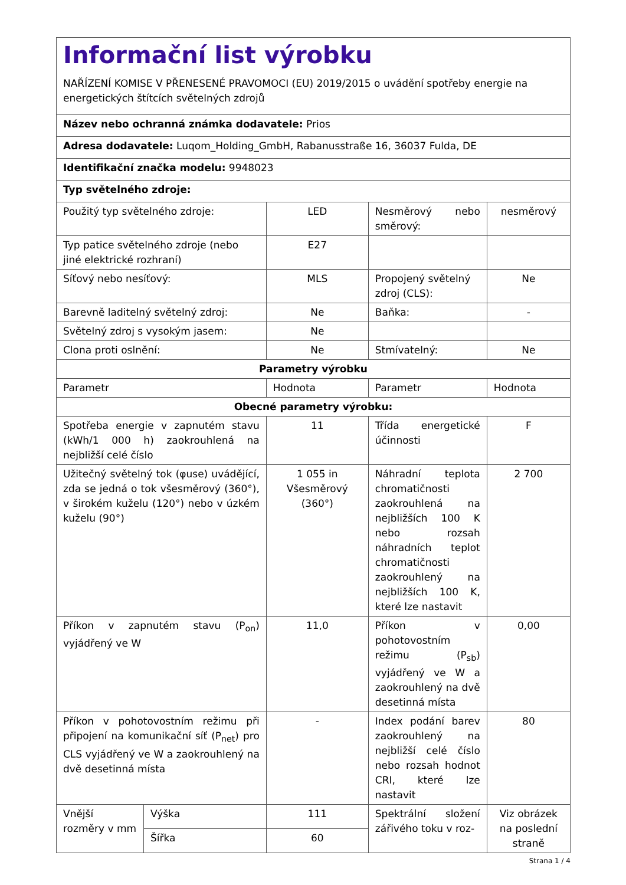| Informační list výrobku NAŘÍZENÍ KOMISE V PŘENESENÉ PRAVOMOCI (EU) 2019/2015 o uvádění spotřeby energie na energetických štítcích světelných zdrojů | | | | |
| Název nebo ochranná známka dodavatele: Prios | | | | |
| Adresa dodavatele: Luqom_Holding_GmbH, Rabanusstraße 16, 36037 Fulda, DE | | | | |
| Identifikační značka modelu: 9948023 | | | | |
| Typ světelného zdroje: | | | | |
| Použitý typ světelného zdroje: | | LED | Nesměrový nebo směrový: | nesměrový |
| Typ patice světelného zdroje (nebo jiné elektrické rozhraní) | | E27 | | |
| Síťový nebo nesíťový: | | MLS | Propojený světelný zdroj (CLS): | Ne |
| Barevně laditelný světelný zdroj: | | Ne | Baňka: | - |
| Světelný zdroj s vysokým jasem: | | Ne | | |
| Clona proti oslnění: | | Ne | Stmívatelný: | Ne |
| Parametry výrobku | | | | |
| Parametr | | Hodnota | Parametr | Hodnota |
| Obecné parametry výrobku: | | | | |
| Spotřeba energie v zapnutém stavu (kWh/1 000 h) zaokrouhlená na nejbližší celé číslo | | 11 | Třída energetické účinnosti | F |
| Užitečný světelný tok (φuse) uvádějící, zda se jedná o tok všesměrový (360°), v širokém kuželu (120°) nebo v úzkém kuželu (90°) | | 1 055 in Všesměrový (360°) | Náhradní teplota chromatičnosti zaokrouhlená na nejbližších 100 K nebo rozsah náhradních teplot chromatičnosti zaokrouhlený na nejbližších 100 K, které lze nastavit | 2 700 |
| Příkon v zapnutém stavu (P<sub>on</sub>) vyjádřený ve W | | 11,0 | Příkon v pohotovostním režimu (P<sub>sb</sub>) vyjádřený ve W a zaokrouhlený na dvě desetinná místa | 0,00 |
| Příkon v pohotovostním režimu při připojení na komunikační síť (P<sub>net</sub>) pro CLS vyjádřený ve W a zaokrouhlený na dvě desetinná místa | | - | Index podání barev zaokrouhlený na nejbližší celé číslo nebo rozsah hodnot CRI, které lze nastavit | 80 |
| Vnější rozměry v mm | Výška | 111 | Spektrální složení zářivého toku v roz- | Viz obrázek na poslední straně |
| | Šířka | 60 | | |
Strana 1 / 4